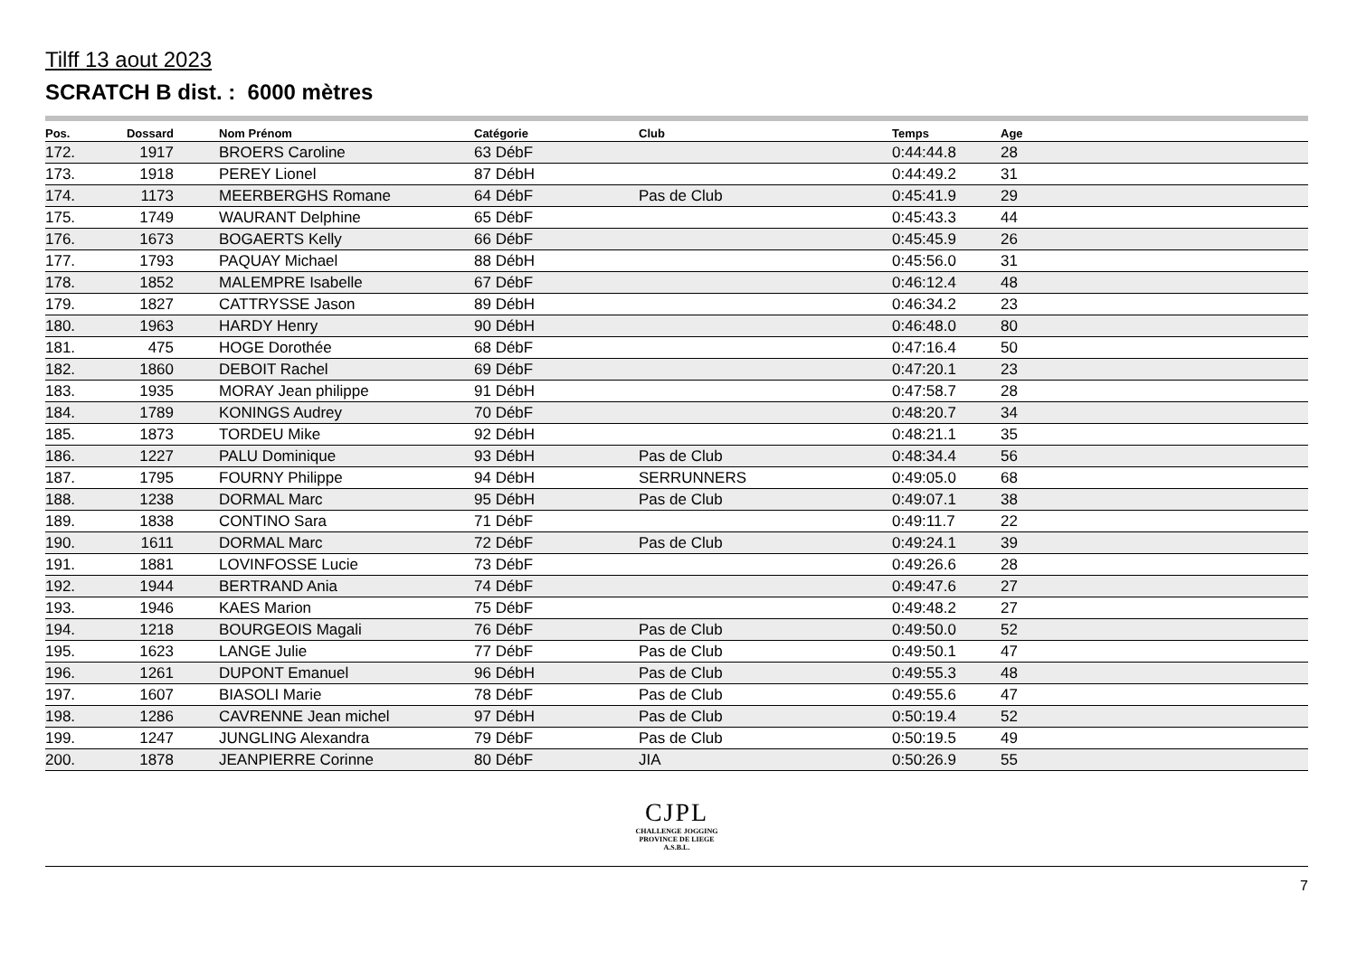Tilff 13 aout 2023
SCRATCH B dist. : 6000 mètres
| Pos. | Dossard | | Nom Prénom | Catégorie | Club | Temps | Age | |
| --- | --- | --- | --- | --- | --- | --- | --- | --- |
| 172. | 1917 | | BROERS Caroline | 63 DébF | | 0:44:44.8 | 28 | |
| 173. | 1918 | | PEREY Lionel | 87 DébH | | 0:44:49.2 | 31 | |
| 174. | 1173 | | MEERBERGHS Romane | 64 DébF | Pas de Club | 0:45:41.9 | 29 | |
| 175. | 1749 | | WAURANT Delphine | 65 DébF | | 0:45:43.3 | 44 | |
| 176. | 1673 | | BOGAERTS Kelly | 66 DébF | | 0:45:45.9 | 26 | |
| 177. | 1793 | | PAQUAY Michael | 88 DébH | | 0:45:56.0 | 31 | |
| 178. | 1852 | | MALEMPRE Isabelle | 67 DébF | | 0:46:12.4 | 48 | |
| 179. | 1827 | | CATTRYSSE Jason | 89 DébH | | 0:46:34.2 | 23 | |
| 180. | 1963 | | HARDY Henry | 90 DébH | | 0:46:48.0 | 80 | |
| 181. | 475 | | HOGE Dorothée | 68 DébF | | 0:47:16.4 | 50 | |
| 182. | 1860 | | DEBOIT Rachel | 69 DébF | | 0:47:20.1 | 23 | |
| 183. | 1935 | | MORAY Jean philippe | 91 DébH | | 0:47:58.7 | 28 | |
| 184. | 1789 | | KONINGS Audrey | 70 DébF | | 0:48:20.7 | 34 | |
| 185. | 1873 | | TORDEU Mike | 92 DébH | | 0:48:21.1 | 35 | |
| 186. | 1227 | | PALU Dominique | 93 DébH | Pas de Club | 0:48:34.4 | 56 | |
| 187. | 1795 | | FOURNY Philippe | 94 DébH | SERRUNNERS | 0:49:05.0 | 68 | |
| 188. | 1238 | | DORMAL Marc | 95 DébH | Pas de Club | 0:49:07.1 | 38 | |
| 189. | 1838 | | CONTINO Sara | 71 DébF | | 0:49:11.7 | 22 | |
| 190. | 1611 | | DORMAL Marc | 72 DébF | Pas de Club | 0:49:24.1 | 39 | |
| 191. | 1881 | | LOVINFOSSE Lucie | 73 DébF | | 0:49:26.6 | 28 | |
| 192. | 1944 | | BERTRAND Ania | 74 DébF | | 0:49:47.6 | 27 | |
| 193. | 1946 | | KAES Marion | 75 DébF | | 0:49:48.2 | 27 | |
| 194. | 1218 | | BOURGEOIS Magali | 76 DébF | Pas de Club | 0:49:50.0 | 52 | |
| 195. | 1623 | | LANGE Julie | 77 DébF | Pas de Club | 0:49:50.1 | 47 | |
| 196. | 1261 | | DUPONT Emanuel | 96 DébH | Pas de Club | 0:49:55.3 | 48 | |
| 197. | 1607 | | BIASOLI Marie | 78 DébF | Pas de Club | 0:49:55.6 | 47 | |
| 198. | 1286 | | CAVRENNE Jean michel | 97 DébH | Pas de Club | 0:50:19.4 | 52 | |
| 199. | 1247 | | JUNGLING Alexandra | 79 DébF | Pas de Club | 0:50:19.5 | 49 | |
| 200. | 1878 | | JEANPIERRE Corinne | 80 DébF | JIA | 0:50:26.9 | 55 | |
CJPL
CHALLENGE JOGGING
PROVINCE DE LIEGE
A.S.B.L.
7